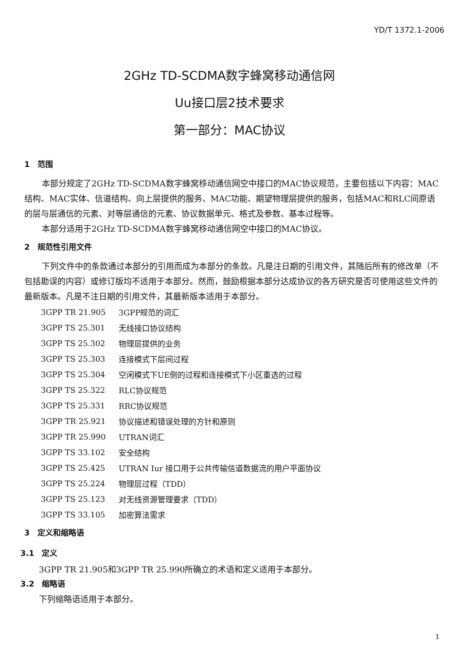YD/T 1372.1-2006
2GHz TD-SCDMA数字蜂窝移动通信网
Uu接口层2技术要求
第一部分：MAC协议
1　范围
本部分规定了2GHz TD-SCDMA数字蜂窝移动通信网空中接口的MAC协议规范，主要包括以下内容：MAC结构、MAC实体、信道结构、向上层提供的服务、MAC功能、期望物理层提供的服务，包括MAC和RLC间原语的层与层通信的元素、对等层通信的元素、协议数据单元、格式及参数、基本过程等。
本部分适用于2GHz TD-SCDMA数字蜂窝移动通信网空中接口的MAC协议。
2　规范性引用文件
下列文件中的条款通过本部分的引用而成为本部分的条款。凡是注日期的引用文件，其随后所有的修改单（不包括勘误的内容）或修订版均不适用于本部分。然而，鼓励根据本部分达成协议的各方研究是否可使用这些文件的最新版本。凡是不注日期的引用文件，其最新版本适用于本部分。
| 3GPP TR 21.905 | 3GPP规范的词汇 |
| 3GPP TS 25.301 | 无线接口协议结构 |
| 3GPP TS 25.302 | 物理层提供的业务 |
| 3GPP TS 25.303 | 连接模式下层间过程 |
| 3GPP TS 25.304 | 空闲模式下UE侧的过程和连接模式下小区重选的过程 |
| 3GPP TS 25.322 | RLC协议规范 |
| 3GPP TS 25.331 | RRC协议规范 |
| 3GPP TR 25.921 | 协议描述和错误处理的方针和原则 |
| 3GPP TR 25.990 | UTRAN词汇 |
| 3GPP TS 33.102 | 安全结构 |
| 3GPP TS 25.425 | UTRAN Iur 接口用于公共传输信道数据流的用户平面协议 |
| 3GPP TS 25.224 | 物理层过程（TDD） |
| 3GPP TS 25.123 | 对无线资源管理要求（TDD） |
| 3GPP TS 33.105 | 加密算法需求 |
3　定义和缩略语
3.1　定义
3GPP TR 21.905和3GPP TR 25.990所确立的术语和定义适用于本部分。
3.2　缩略语
下列缩略语适用于本部分。
1